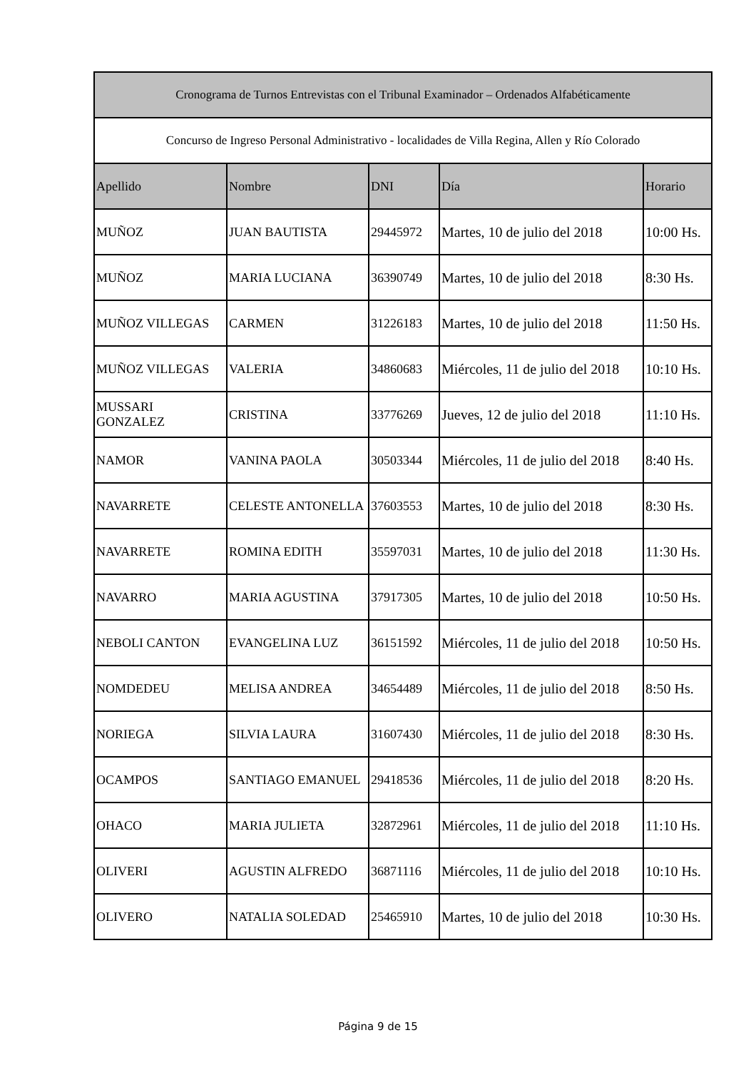| Cronograma de Turnos Entrevistas con el Tribunal Examinador – Ordenados Alfabéticamente | | | | |
| --- | --- | --- | --- | --- |
| Concurso de Ingreso Personal Administrativo - localidades de Villa Regina, Allen y Río Colorado | | | | |
| Apellido | Nombre | DNI | Día | Horario |
| MUÑOZ | JUAN BAUTISTA | 29445972 | Martes, 10 de julio del 2018 | 10:00 Hs. |
| MUÑOZ | MARIA LUCIANA | 36390749 | Martes, 10 de julio del 2018 | 8:30 Hs. |
| MUÑOZ VILLEGAS | CARMEN | 31226183 | Martes, 10 de julio del 2018 | 11:50 Hs. |
| MUÑOZ VILLEGAS | VALERIA | 34860683 | Miércoles, 11 de julio del 2018 | 10:10 Hs. |
| MUSSARI GONZALEZ | CRISTINA | 33776269 | Jueves, 12 de julio del 2018 | 11:10 Hs. |
| NAMOR | VANINA PAOLA | 30503344 | Miércoles, 11 de julio del 2018 | 8:40 Hs. |
| NAVARRETE | CELESTE ANTONELLA | 37603553 | Martes, 10 de julio del 2018 | 8:30 Hs. |
| NAVARRETE | ROMINA EDITH | 35597031 | Martes, 10 de julio del 2018 | 11:30 Hs. |
| NAVARRO | MARIA AGUSTINA | 37917305 | Martes, 10 de julio del 2018 | 10:50 Hs. |
| NEBOLI CANTON | EVANGELINA LUZ | 36151592 | Miércoles, 11 de julio del 2018 | 10:50 Hs. |
| NOMDEDEU | MELISA ANDREA | 34654489 | Miércoles, 11 de julio del 2018 | 8:50 Hs. |
| NORIEGA | SILVIA LAURA | 31607430 | Miércoles, 11 de julio del 2018 | 8:30 Hs. |
| OCAMPOS | SANTIAGO EMANUEL | 29418536 | Miércoles, 11 de julio del 2018 | 8:20 Hs. |
| OHACO | MARIA JULIETA | 32872961 | Miércoles, 11 de julio del 2018 | 11:10 Hs. |
| OLIVERI | AGUSTIN ALFREDO | 36871116 | Miércoles, 11 de julio del 2018 | 10:10 Hs. |
| OLIVERO | NATALIA SOLEDAD | 25465910 | Martes, 10 de julio del 2018 | 10:30 Hs. |
Página 9 de 15